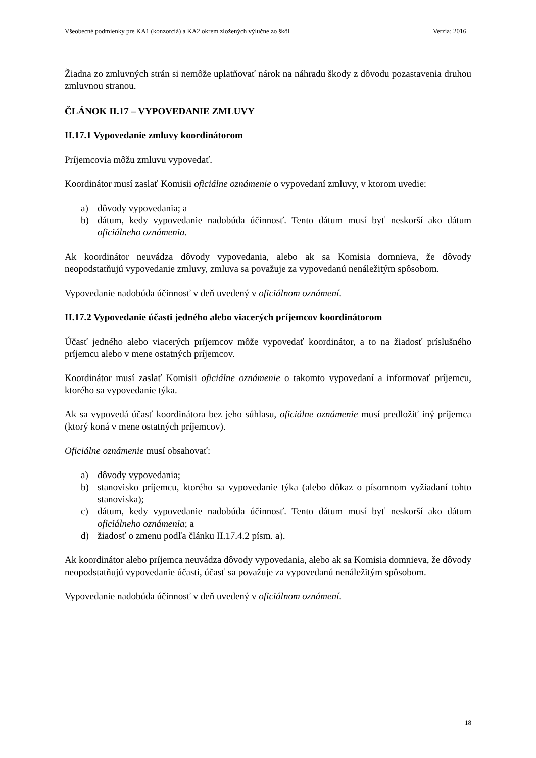Všeobecné podmienky pre KA1 (konzorciá) a KA2 okrem zložených výlučne zo škôl Verzia: 2016
Žiadna zo zmluvných strán si nemôže uplatňovať nárok na náhradu škody z dôvodu pozastavenia druhou zmluvnou stranou.
ČLÁNOK II.17 – VYPOVEDANIE ZMLUVY
II.17.1 Vypovedanie zmluvy koordinátorom
Príjemcovia môžu zmluvu vypovedať.
Koordinátor musí zaslať Komisii oficiálne oznámenie o vypovedaní zmluvy, v ktorom uvedie:
a) dôvody vypovedania; a
b) dátum, kedy vypovedanie nadobúda účinnosť. Tento dátum musí byť neskorší ako dátum oficiálneho oznámenia.
Ak koordinátor neuvádza dôvody vypovedania, alebo ak sa Komisia domnieva, že dôvody neopodstatňujú vypovedanie zmluvy, zmluva sa považuje za vypovedanú nenáležitým spôsobom.
Vypovedanie nadobúda účinnosť v deň uvedený v oficiálnom oznámení.
II.17.2 Vypovedanie účasti jedného alebo viacerých príjemcov koordinátorom
Účasť jedného alebo viacerých príjemcov môže vypovedať koordinátor, a to na žiadosť príslušného príjemcu alebo v mene ostatných príjemcov.
Koordinátor musí zaslať Komisii oficiálne oznámenie o takomto vypovedaní a informovať príjemcu, ktorého sa vypovedanie týka.
Ak sa vypovedá účasť koordinátora bez jeho súhlasu, oficiálne oznámenie musí predložiť iný príjemca (ktorý koná v mene ostatných príjemcov).
Oficiálne oznámenie musí obsahovať:
a) dôvody vypovedania;
b) stanovisko príjemcu, ktorého sa vypovedanie týka (alebo dôkaz o písomnom vyžiadaní tohto stanoviska);
c) dátum, kedy vypovedanie nadobúda účinnosť. Tento dátum musí byť neskorší ako dátum oficiálneho oznámenia; a
d) žiadosť o zmenu podľa článku II.17.4.2 písm. a).
Ak koordinátor alebo príjemca neuvádza dôvody vypovedania, alebo ak sa Komisia domnieva, že dôvody neopodstatňujú vypovedanie účasti, účasť sa považuje za vypovedanú nenáležitým spôsobom.
Vypovedanie nadobúda účinnosť v deň uvedený v oficiálnom oznámení.
18